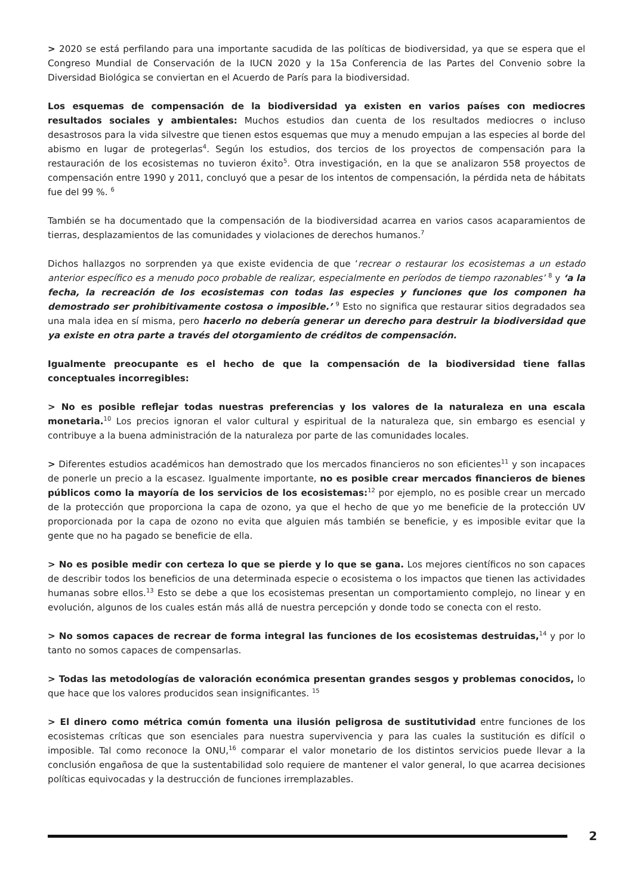> 2020 se está perfilando para una importante sacudida de las políticas de biodiversidad, ya que se espera que el Congreso Mundial de Conservación de la IUCN 2020 y la 15a Conferencia de las Partes del Convenio sobre la Diversidad Biológica se conviertan en el Acuerdo de París para la biodiversidad.
Los esquemas de compensación de la biodiversidad ya existen en varios países con mediocres resultados sociales y ambientales: Muchos estudios dan cuenta de los resultados mediocres o incluso desastrosos para la vida silvestre que tienen estos esquemas que muy a menudo empujan a las especies al borde del abismo en lugar de protegerlas<sup>4</sup>. Según los estudios, dos tercios de los proyectos de compensación para la restauración de los ecosistemas no tuvieron éxito<sup>5</sup>. Otra investigación, en la que se analizaron 558 proyectos de compensación entre 1990 y 2011, concluyó que a pesar de los intentos de compensación, la pérdida neta de hábitats fue del 99 %. <sup>6</sup>
También se ha documentado que la compensación de la biodiversidad acarrea en varios casos acaparamientos de tierras, desplazamientos de las comunidades y violaciones de derechos humanos.<sup>7</sup>
Dichos hallazgos no sorprenden ya que existe evidencia de que ‘recrear o restaurar los ecosistemas a un estado anterior específico es a menudo poco probable de realizar, especialmente en períodos de tiempo razonables’ <sup>8</sup> y ‘a la fecha, la recreación de los ecosistemas con todas las especies y funciones que los componen ha demostrado ser prohibitivamente costosa o imposible.’ <sup>9</sup> Esto no significa que restaurar sitios degradados sea una mala idea en sí misma, pero hacerlo no debería generar un derecho para destruir la biodiversidad que ya existe en otra parte a través del otorgamiento de créditos de compensación.
Igualmente preocupante es el hecho de que la compensación de la biodiversidad tiene fallas conceptuales incorregibles:
> No es posible reflejar todas nuestras preferencias y los valores de la naturaleza en una escala monetaria.<sup>10</sup> Los precios ignoran el valor cultural y espiritual de la naturaleza que, sin embargo es esencial y contribuye a la buena administración de la naturaleza por parte de las comunidades locales.
> Diferentes estudios académicos han demostrado que los mercados financieros no son eficientes<sup>11</sup> y son incapaces de ponerle un precio a la escasez. Igualmente importante, no es posible crear mercados financieros de bienes públicos como la mayoría de los servicios de los ecosistemas:<sup>12</sup> por ejemplo, no es posible crear un mercado de la protección que proporciona la capa de ozono, ya que el hecho de que yo me beneficie de la protección UV proporcionada por la capa de ozono no evita que alguien más también se beneficie, y es imposible evitar que la gente que no ha pagado se beneficie de ella.
> No es posible medir con certeza lo que se pierde y lo que se gana. Los mejores científicos no son capaces de describir todos los beneficios de una determinada especie o ecosistema o los impactos que tienen las actividades humanas sobre ellos.<sup>13</sup> Esto se debe a que los ecosistemas presentan un comportamiento complejo, no linear y en evolución, algunos de los cuales están más allá de nuestra percepción y donde todo se conecta con el resto.
> No somos capaces de recrear de forma integral las funciones de los ecosistemas destruidas,<sup>14</sup> y por lo tanto no somos capaces de compensarlas.
> Todas las metodologías de valoración económica presentan grandes sesgos y problemas conocidos, lo que hace que los valores producidos sean insignificantes. <sup>15</sup>
> El dinero como métrica común fomenta una ilusión peligrosa de sustitutividad entre funciones de los ecosistemas críticas que son esenciales para nuestra supervivencia y para las cuales la sustitución es difícil o imposible. Tal como reconoce la ONU,<sup>16</sup> comparar el valor monetario de los distintos servicios puede llevar a la conclusión engañosa de que la sustentabilidad solo requiere de mantener el valor general, lo que acarrea decisiones políticas equivocadas y la destrucción de funciones irremplazables.
2